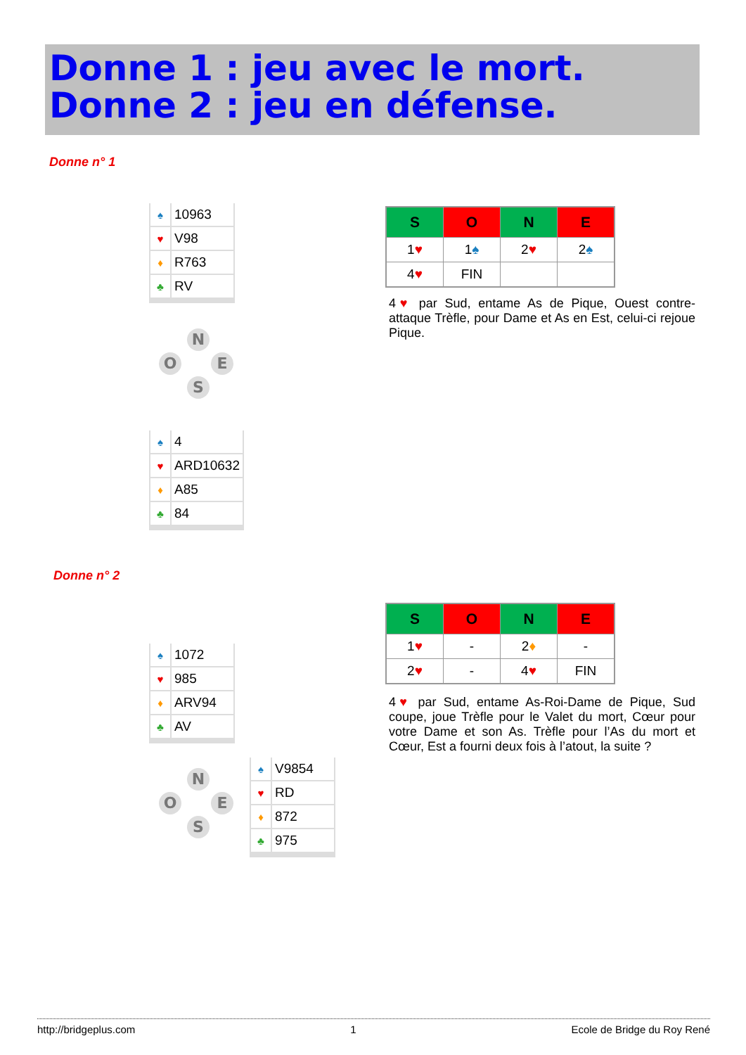Donne 1 : jeu avec le mort.
Donne 2 : jeu en défense.
Donne n° 1
| ♠ | 10963 |
| ♥ | V98 |
| ♦ | R763 |
| ♣ | RV |
N
O E
S
| ♠ | 4 |
| ♥ | ARD10632 |
| ♦ | A85 |
| ♣ | 84 |
| S | O | N | E |
| --- | --- | --- | --- |
| 1 ♥ | 1 ♠ | 2 ♥ | 2 ♠ |
| 4 ♥ | FIN | | |
4♥ par Sud, entame As de Pique, Ouest contre-attaque Trèfle, pour Dame et As en Est, celui-ci rejoue Pique.
Donne n° 2
| ♠ | 1072 |
| ♥ | 985 |
| ♦ | ARV94 |
| ♣ | AV |
N
O E
S
| ♠ | V9854 |
| ♥ | RD |
| ♦ | 872 |
| ♣ | 975 |
| S | O | N | E |
| --- | --- | --- | --- |
| 1 ♥ | - | 2 ♦ | - |
| 2 ♥ | - | 4 ♥ | FIN |
4♥ par Sud, entame As-Roi-Dame de Pique, Sud coupe, joue Trèfle pour le Valet du mort, Cœur pour votre Dame et son As. Trèfle pour l’As du mort et Cœur, Est a fourni deux fois à l’atout, la suite ?
http://bridgeplus.com 1 Ecole de Bridge du Roy René